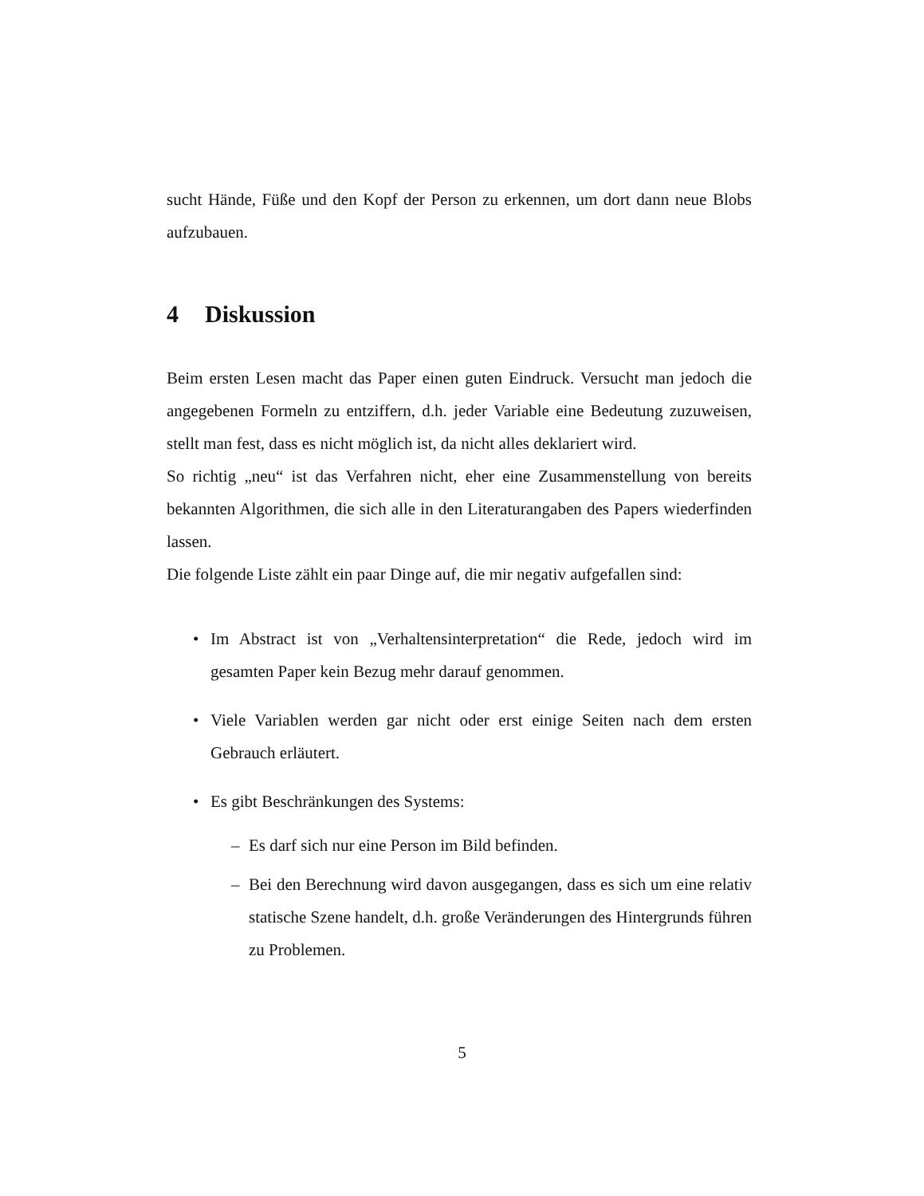sucht Hände, Füße und den Kopf der Person zu erkennen, um dort dann neue Blobs aufzubauen.
4 Diskussion
Beim ersten Lesen macht das Paper einen guten Eindruck. Versucht man jedoch die angegebenen Formeln zu entziffern, d.h. jeder Variable eine Bedeutung zuzuweisen, stellt man fest, dass es nicht möglich ist, da nicht alles deklariert wird.
So richtig „neu“ ist das Verfahren nicht, eher eine Zusammenstellung von bereits bekannten Algorithmen, die sich alle in den Literaturangaben des Papers wiederfinden lassen.
Die folgende Liste zählt ein paar Dinge auf, die mir negativ aufgefallen sind:
• Im Abstract ist von „Verhaltensinterpretation“ die Rede, jedoch wird im gesamten Paper kein Bezug mehr darauf genommen.
• Viele Variablen werden gar nicht oder erst einige Seiten nach dem ersten Gebrauch erläutert.
• Es gibt Beschränkungen des Systems:
– Es darf sich nur eine Person im Bild befinden.
– Bei den Berechnung wird davon ausgegangen, dass es sich um eine relativ statische Szene handelt, d.h. große Veränderungen des Hintergrunds führen zu Problemen.
5